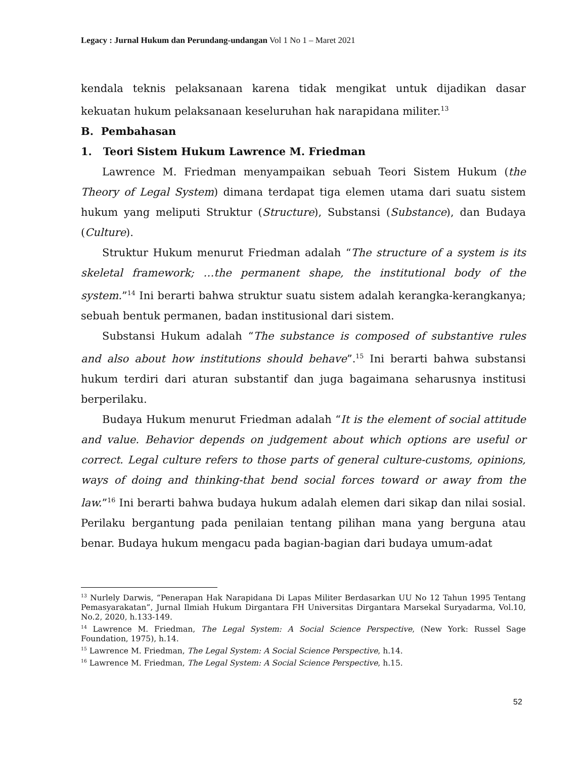Legacy : Jurnal Hukum dan Perundang-undangan Vol 1 No 1 – Maret 2021
kendala teknis pelaksanaan karena tidak mengikat untuk dijadikan dasar kekuatan hukum pelaksanaan keseluruhan hak narapidana militer.<sup>13</sup>
B. Pembahasan
1. Teori Sistem Hukum Lawrence M. Friedman
Lawrence M. Friedman menyampaikan sebuah Teori Sistem Hukum (the Theory of Legal System) dimana terdapat tiga elemen utama dari suatu sistem hukum yang meliputi Struktur (Structure), Substansi (Substance), dan Budaya (Culture).
Struktur Hukum menurut Friedman adalah “The structure of a system is its skeletal framework; …the permanent shape, the institutional body of the system.”<sup>14</sup> Ini berarti bahwa struktur suatu sistem adalah kerangka-kerangkanya; sebuah bentuk permanen, badan institusional dari sistem.
Substansi Hukum adalah “The substance is composed of substantive rules and also about how institutions should behave”.<sup>15</sup> Ini berarti bahwa substansi hukum terdiri dari aturan substantif dan juga bagaimana seharusnya institusi berperilaku.
Budaya Hukum menurut Friedman adalah “It is the element of social attitude and value. Behavior depends on judgement about which options are useful or correct. Legal culture refers to those parts of general culture-customs, opinions, ways of doing and thinking-that bend social forces toward or away from the law.”<sup>16</sup> Ini berarti bahwa budaya hukum adalah elemen dari sikap dan nilai sosial. Perilaku bergantung pada penilaian tentang pilihan mana yang berguna atau benar. Budaya hukum mengacu pada bagian-bagian dari budaya umum-adat
<sup>13</sup> Nurlely Darwis, “Penerapan Hak Narapidana Di Lapas Militer Berdasarkan UU No 12 Tahun 1995 Tentang Pemasyarakatan”, Jurnal Ilmiah Hukum Dirgantara FH Universitas Dirgantara Marsekal Suryadarma, Vol.10, No.2, 2020, h.133-149.
<sup>14</sup> Lawrence M. Friedman, The Legal System: A Social Science Perspective, (New York: Russel Sage Foundation, 1975), h.14.
<sup>15</sup> Lawrence M. Friedman, The Legal System: A Social Science Perspective, h.14.
<sup>16</sup> Lawrence M. Friedman, The Legal System: A Social Science Perspective, h.15.
52